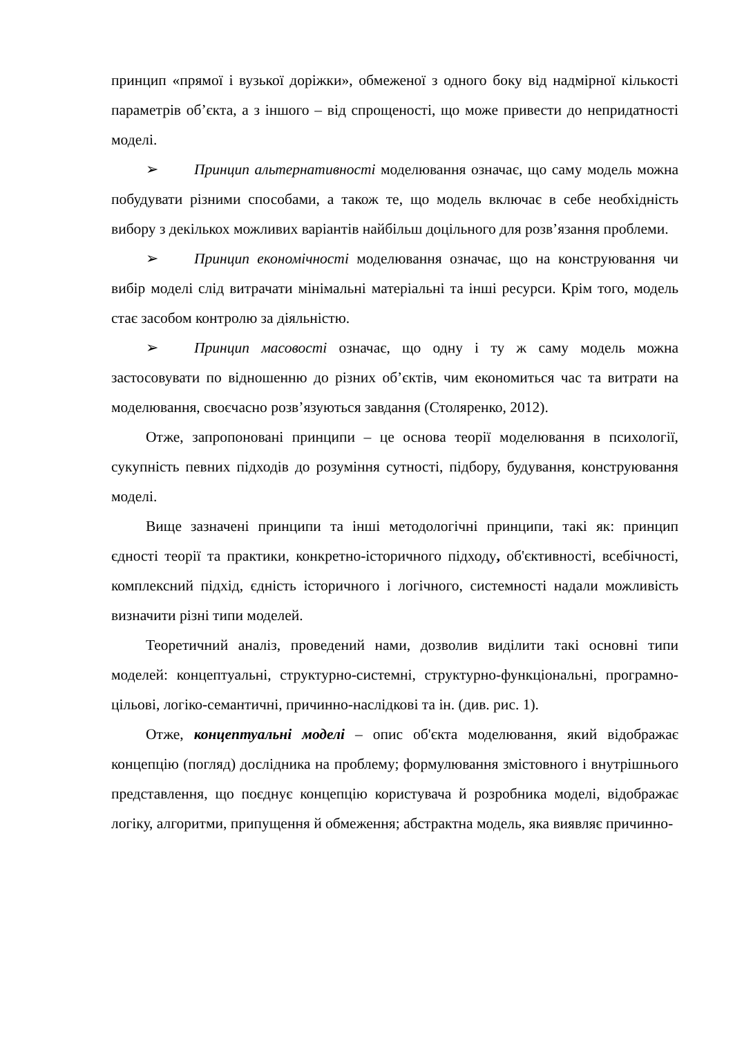принцип «прямої і вузької доріжки», обмеженої з одного боку від надмірної кількості параметрів об’єкта, а з іншого – від спрощеності, що може привести до непридатності моделі.
➢ Принцип альтернативності моделювання означає, що саму модель можна побудувати різними способами, а також те, що модель включає в себе необхідність вибору з декількох можливих варіантів найбільш доцільного для розв’язання проблеми.
➢ Принцип економічності моделювання означає, що на конструювання чи вибір моделі слід витрачати мінімальні матеріальні та інші ресурси. Крім того, модель стає засобом контролю за діяльністю.
➢ Принцип масовості означає, що одну і ту ж саму модель можна застосовувати по відношенню до різних об’єктів, чим економиться час та витрати на моделювання, своєчасно розв’язуються завдання (Столяренко, 2012).
Отже, запропоновані принципи – це основа теорії моделювання в психології, сукупність певних підходів до розуміння сутності, підбору, будування, конструювання моделі.
Вище зазначені принципи та інші методологічні принципи, такі як: принцип єдності теорії та практики, конкретно-історичного підходу, об'єктивності, всебічності, комплексний підхід, єдність історичного і логічного, системності надали можливість визначити різні типи моделей.
Теоретичний аналіз, проведений нами, дозволив виділити такі основні типи моделей: концептуальні, структурно-системні, структурно-функціональні, програмно-цільові, логіко-семантичні, причинно-наслідкові та ін. (див. рис. 1).
Отже, концептуальні моделі – опис об'єкта моделювання, який відображає концепцію (погляд) дослідника на проблему; формулювання змістовного і внутрішнього представлення, що поєднує концепцію користувача й розробника моделі, відображає логіку, алгоритми, припущення й обмеження; абстрактна модель, яка виявляє причинно-